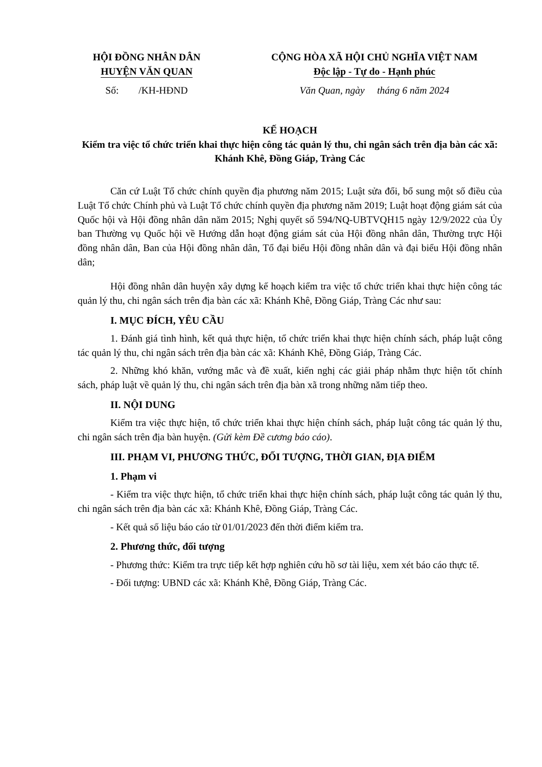HỘI ĐỒNG NHÂN DÂN
HUYỆN VĂN QUAN
Số: /KH-HĐND
CỘNG HÒA XÃ HỘI CHỦ NGHĨA VIỆT NAM
Độc lập - Tự do - Hạnh phúc
Văn Quan, ngày tháng 6 năm 2024
KẾ HOẠCH
Kiểm tra việc tổ chức triển khai thực hiện công tác quản lý thu, chi ngân sách trên địa bàn các xã: Khánh Khê, Đồng Giáp, Tràng Các
Căn cứ Luật Tổ chức chính quyền địa phương năm 2015; Luật sửa đổi, bổ sung một số điều của Luật Tổ chức Chính phủ và Luật Tổ chức chính quyền địa phương năm 2019; Luật hoạt động giám sát của Quốc hội và Hội đồng nhân dân năm 2015; Nghị quyết số 594/NQ-UBTVQH15 ngày 12/9/2022 của Ủy ban Thường vụ Quốc hội về Hướng dẫn hoạt động giám sát của Hội đồng nhân dân, Thường trực Hội đồng nhân dân, Ban của Hội đồng nhân dân, Tổ đại biểu Hội đồng nhân dân và đại biểu Hội đồng nhân dân;
Hội đồng nhân dân huyện xây dựng kế hoạch kiểm tra việc tổ chức triển khai thực hiện công tác quản lý thu, chi ngân sách trên địa bàn các xã: Khánh Khê, Đồng Giáp, Tràng Các như sau:
I. MỤC ĐÍCH, YÊU CẦU
1. Đánh giá tình hình, kết quả thực hiện, tổ chức triển khai thực hiện chính sách, pháp luật công tác quản lý thu, chi ngân sách trên địa bàn các xã: Khánh Khê, Đồng Giáp, Tràng Các.
2. Những khó khăn, vướng mắc và đề xuất, kiến nghị các giải pháp nhằm thực hiện tốt chính sách, pháp luật về quản lý thu, chi ngân sách trên địa bàn xã trong những năm tiếp theo.
II. NỘI DUNG
Kiểm tra việc thực hiện, tổ chức triển khai thực hiện chính sách, pháp luật công tác quản lý thu, chi ngân sách trên địa bàn huyện. (Gửi kèm Đề cương báo cáo).
III. PHẠM VI, PHƯƠNG THỨC, ĐỐI TƯỢNG, THỜI GIAN, ĐỊA ĐIỂM
1. Phạm vi
- Kiểm tra việc thực hiện, tổ chức triển khai thực hiện chính sách, pháp luật công tác quản lý thu, chi ngân sách trên địa bàn các xã: Khánh Khê, Đồng Giáp, Tràng Các.
- Kết quả số liệu báo cáo từ 01/01/2023 đến thời điểm kiểm tra.
2. Phương thức, đối tượng
- Phương thức: Kiểm tra trực tiếp kết hợp nghiên cứu hồ sơ tài liệu, xem xét báo cáo thực tế.
- Đối tượng: UBND các xã: Khánh Khê, Đồng Giáp, Tràng Các.